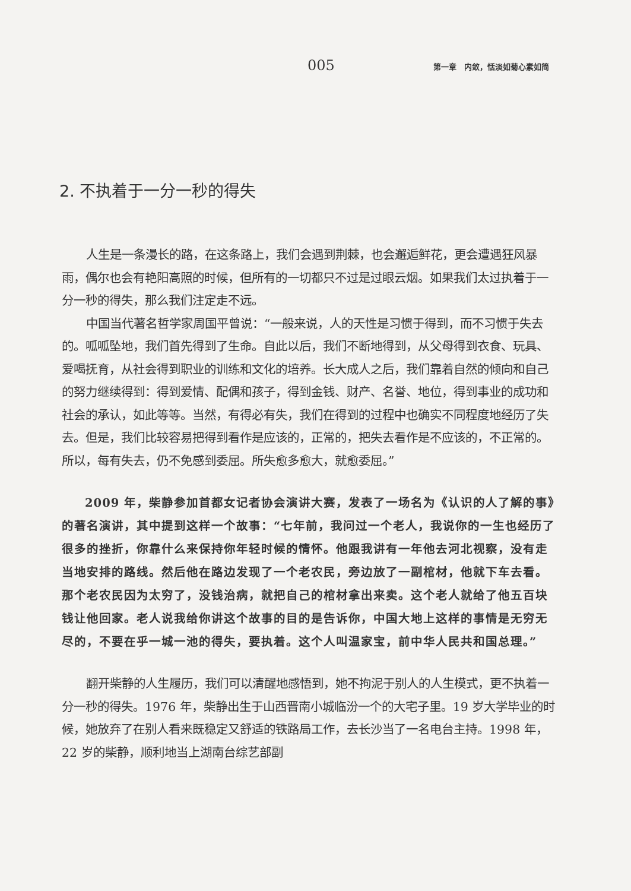005 第一章　内敛，恬淡如菊心素如简
2. 不执着于一分一秒的得失
人生是一条漫长的路，在这条路上，我们会遇到荆棘，也会邂逅鲜花，更会遭遇狂风暴雨，偶尔也会有艳阳高照的时候，但所有的一切都只不过是过眼云烟。如果我们太过执着于一分一秒的得失，那么我们注定走不远。
中国当代著名哲学家周国平曾说：“一般来说，人的天性是习惯于得到，而不习惯于失去的。呱呱坠地，我们首先得到了生命。自此以后，我们不断地得到，从父母得到衣食、玩具、爱喝抚育，从社会得到职业的训练和文化的培养。长大成人之后，我们靠着自然的倾向和自己的努力继续得到：得到爱情、配偶和孩子，得到金钱、财产、名誉、地位，得到事业的成功和社会的承认，如此等等。当然，有得必有失，我们在得到的过程中也确实不同程度地经历了失去。但是，我们比较容易把得到看作是应该的，正常的，把失去看作是不应该的，不正常的。所以，每有失去，仍不免感到委屈。所失愈多愈大，就愈委屈。”
2009 年，柴静参加首都女记者协会演讲大赛，发表了一场名为《认识的人了解的事》的著名演讲，其中提到这样一个故事：“七年前，我问过一个老人，我说你的一生也经历了很多的挫折，你靠什么来保持你年轻时候的情怀。他跟我讲有一年他去河北视察，没有走当地安排的路线。然后他在路边发现了一个老农民，旁边放了一副棺材，他就下车去看。那个老农民因为太穷了，没钱治病，就把自己的棺材拿出来卖。这个老人就给了他五百块钱让他回家。老人说我给你讲这个故事的目的是告诉你，中国大地上这样的事情是无穷无尽的，不要在乎一城一池的得失，要执着。这个人叫温家宝，前中华人民共和国总理。”
翻开柴静的人生履历，我们可以清醒地感悟到，她不拘泥于别人的人生模式，更不执着一分一秒的得失。1976 年，柴静出生于山西晋南小城临汾一个的大宅子里。19 岁大学毕业的时候，她放弃了在别人看来既稳定又舒适的铁路局工作，去长沙当了一名电台主持。1998 年，22 岁的柴静，顺利地当上湖南台综艺部副